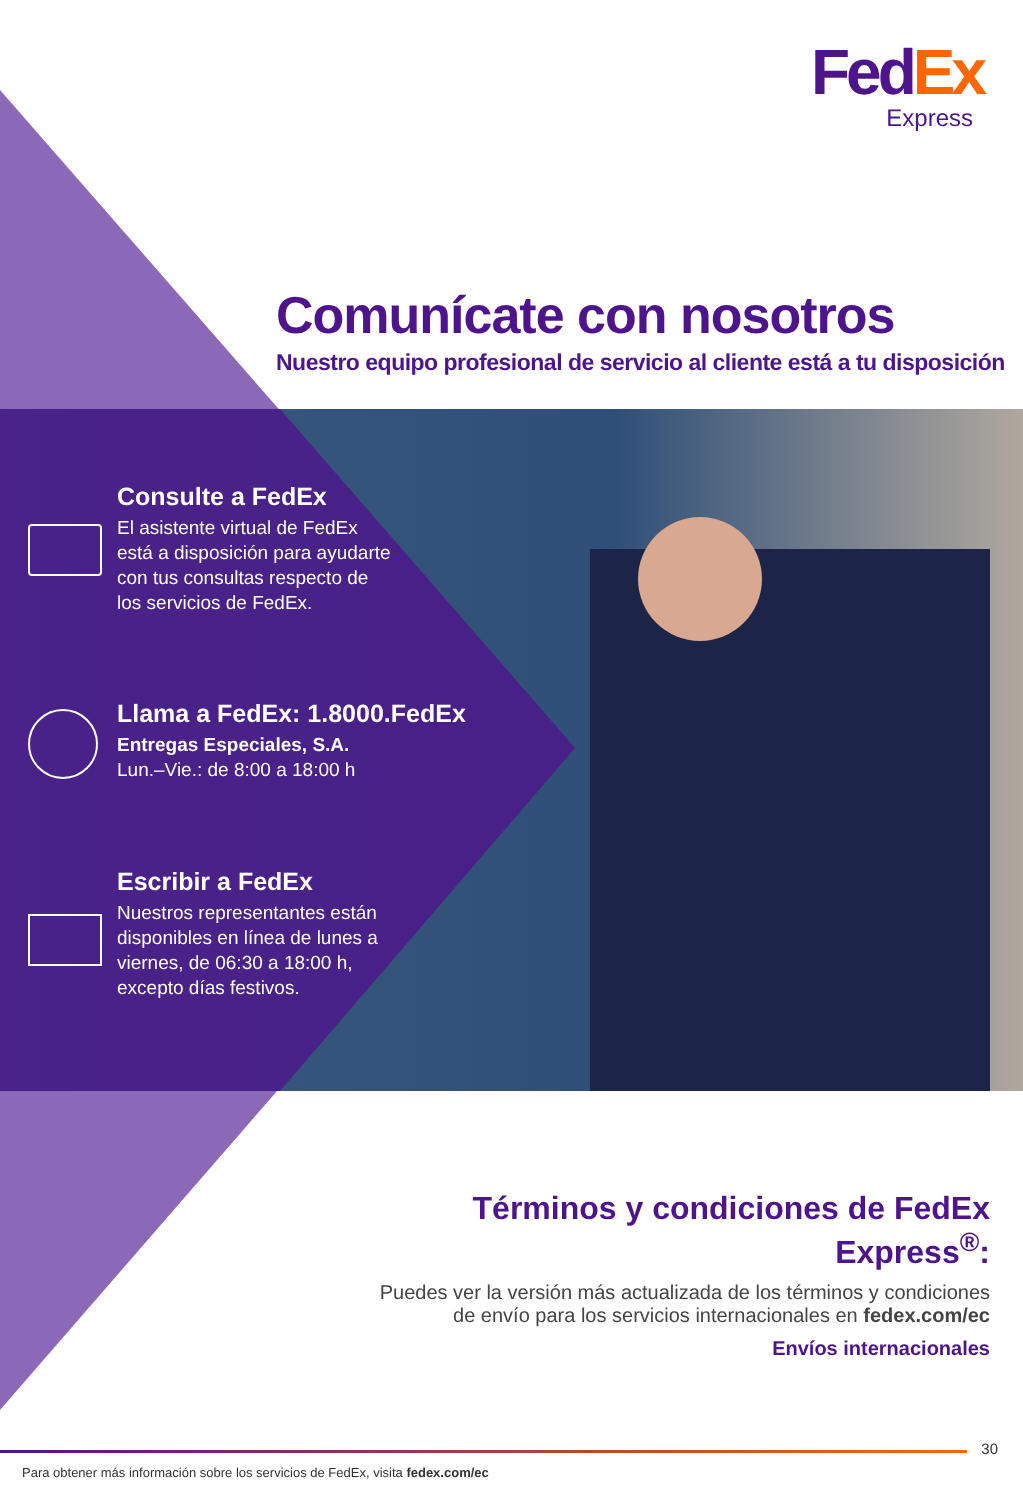FedEx
Express
Comunícate con nosotros
Nuestro equipo profesional de servicio al cliente está a tu disposición
Consulte a FedEx
El asistente virtual de FedEx
está a disposición para ayudarte
con tus consultas respecto de
los servicios de FedEx.
Llama a FedEx: 1.8000.FedEx
Entregas Especiales, S.A.
Lun.–Vie.: de 8:00 a 18:00 h
Escribir a FedEx
Nuestros representantes están
disponibles en línea de lunes a
viernes, de 06:30 a 18:00 h,
excepto días festivos.
Términos y condiciones de FedEx Express<sup>®</sup>:
Puedes ver la versión más actualizada de los términos y condiciones de envío para los servicios internacionales en fedex.com/ec
Envíos internacionales
30
Para obtener más información sobre los servicios de FedEx, visita fedex.com/ec